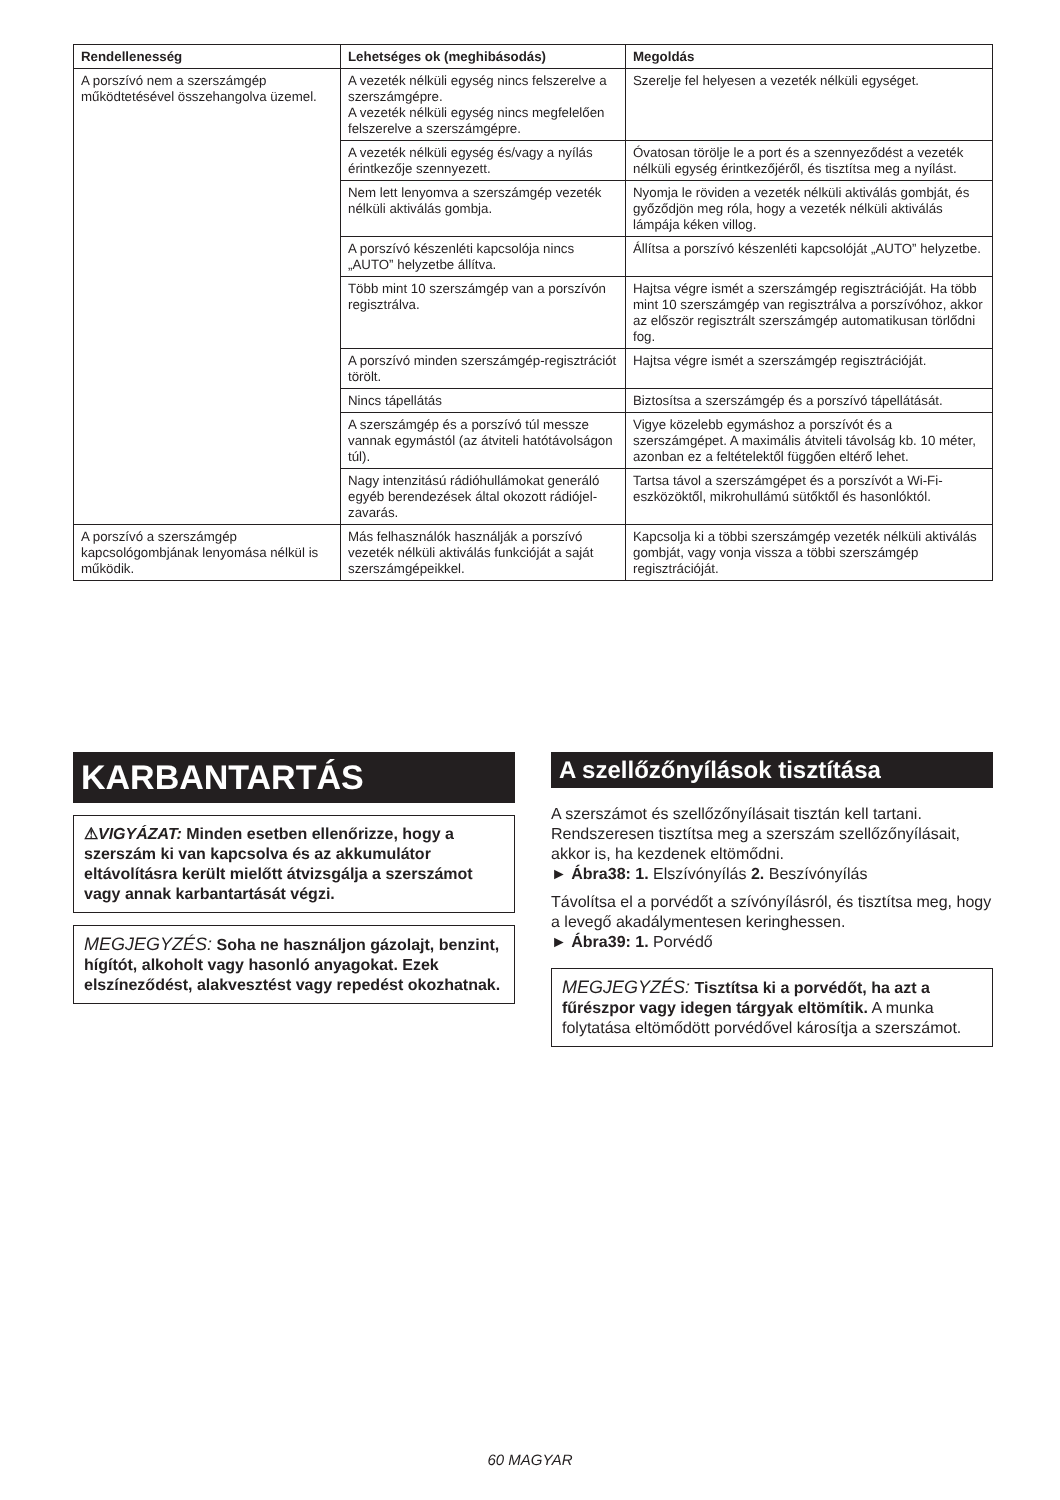| Rendellenesség | Lehetséges ok (meghibásodás) | Megoldás |
| --- | --- | --- |
| A porszívó nem a szerszámgép működtetésével összehangolva üzemel. | A vezeték nélküli egység nincs felszerelve a szerszámgépre. A vezeték nélküli egység nincs megfelelően felszerelve a szerszámgépre. | Szerelje fel helyesen a vezeték nélküli egységet. |
| | A vezeték nélküli egység és/vagy a nyílás érintkezője szennyezett. | Óvatosan törölje le a port és a szennyeződést a vezeték nélküli egység érintkezőjéről, és tisztítsa meg a nyílást. |
| | Nem lett lenyomva a szerszámgép vezeték nélküli aktiválás gombja. | Nyomja le röviden a vezeték nélküli aktiválás gombját, és győződjön meg róla, hogy a vezeték nélküli aktiválás lámpája kéken villog. |
| | A porszívó készenléti kapcsolója nincs „AUTO” helyzetbe állítva. | Állítsa a porszívó készenléti kapcsolóját „AUTO” helyzetbe. |
| | Több mint 10 szerszámgép van a porszívón regisztrálva. | Hajtsa végre ismét a szerszámgép regisztrációját. Ha több mint 10 szerszámgép van regisztrálva a porszívóhoz, akkor az először regisztrált szerszámgép automatikusan törlődni fog. |
| | A porszívó minden szerszámgép-regisztrációt törölt. | Hajtsa végre ismét a szerszámgép regisztrációját. |
| | Nincs tápellátás | Biztosítsa a szerszámgép és a porszívó tápellátását. |
| | A szerszámgép és a porszívó túl messze vannak egymástól (az átviteli hatótávolságon túl). | Vigye közelebb egymáshoz a porszívót és a szerszámgépet. A maximális átviteli távolság kb. 10 méter, azonban ez a feltételektől függően eltérő lehet. |
| | Nagy intenzitású rádióhullámokat generáló egyéb berendezések által okozott rádiójel-zavarás. | Tartsa távol a szerszámgépet és a porszívót a Wi-Fi-eszközöktől, mikrohullámú sütőktől és hasonlóktól. |
| A porszívó a szerszámgép kapcsológombjának lenyomása nélkül is működik. | Más felhasználók használják a porszívó vezeték nélküli aktiválás funkcióját a saját szerszámgépeikkel. | Kapcsolja ki a többi szerszámgép vezeték nélküli aktiválás gombját, vagy vonja vissza a többi szerszámgép regisztrációját. |
KARBANTARTÁS
⚠VIGYÁZAT: Minden esetben ellenőrizze, hogy a szerszám ki van kapcsolva és az akkumulátor eltávolításra került mielőtt átvizsgálja a szerszámot vagy annak karbantartását végzi.
MEGJEGYZÉS: Soha ne használjon gázolajt, benzint, hígítót, alkoholt vagy hasonló anyagokat. Ezek elszíneződést, alakvesztést vagy repedést okozhatnak.
A szellőzőnyílások tisztítása
A szerszámot és szellőzőnyílásait tisztán kell tartani. Rendszeresen tisztítsa meg a szerszám szellőzőnyílásait, akkor is, ha kezdenek eltömődni.
► Ábra38: 1. Elszívónyílás 2. Beszívónyílás
Távolítsa el a porvédőt a szívónyílásról, és tisztítsa meg, hogy a levegő akadálymentesen keringhessen.
► Ábra39: 1. Porvédő
MEGJEGYZÉS: Tisztítsa ki a porvédőt, ha azt a fűrészpor vagy idegen tárgyak eltömítik. A munka folytatása eltömődött porvédővel károsítja a szerszámot.
60 MAGYAR